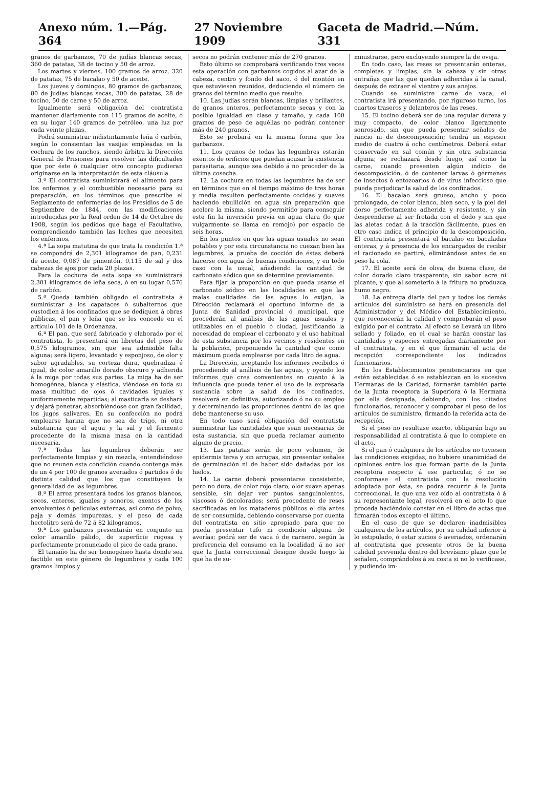Anexo núm. 1.—Pág. 364 27 Noviembre 1909 Gaceta de Madrid.—Núm. 331
granos de garbanzos, 70 de judías blancas secas, 360 de patatas, 38 de tocino y 50 de arroz.
Los martes y viernes, 100 gramos de arroz, 320 de patatas, 75 de bacalao y 50 de aceite.
Los jueves y domingos, 80 gramos de garbanzos, 80 de judías blancas secas, 300 de patatas, 28 de tocino, 50 de carne y 50 de arroz.
Igualmente será obligación del contratista mantener diariamente con 115 gramos de aceite, ó en su lugar 140 gramos de petróleo, una luz por cada veinte plazas.
Podrá suministrar indistintamente leña ó carbón, según lo consientan las vasijas empleadas en la cochura de los ranchos, siendo árbitra la Dirección General de Prisiones para resolver las dificultades que por éste ó cualquier otro concepto pudieran originarse en la interpretación de esta cláusula.
3.ª El contratista suministrará el alimento para los enfermos y el combustible necesario para su preparación, en los términos que prescribe el Reglamento de enfermerías de los Presidios de 5 de Septiembre de 1844, con las modificaciones introducidas por la Real orden de 14 de Octubre de 1908, según los pedidos que haga el Facultativo, comprendiendo también las leches que necesiten los enfermos.
4.ª La sopa matutina de que trata la condición 1.ª se compondrá de 2,301 kilogramos de pan, 0,231 de aceite, 0,087 de pimentón, 0,115 de sal y dos cabezas de ajos por cada 20 plazas.
Para la cochura de esta sopa se suministrará 2,301 kilogramos de leña seca, ó en su lugar 0,576 de carbón.
5.ª Queda también obligado el contratista á suministrar á los capataces ó subalternos que custodien á los confinados que se dediquen á obras públicas, el pan y leña que se les concede en el artículo 101 de la Ordenanza.
6.ª El pan, que será fabricado y elaborado por el contratista, lo presentará en libretas del peso de 0,575 kilogramos, sin que sea admisible falta alguna; será ligero, levantado y esponjoso, de olor y sabor agradables, su corteza dura, quebradiza é igual, de color amarillo dorado obscuro y adherida á la miga por todas sus partes. La miga ha de ser homogénea, blanca y elástica, viéndose en toda su masa multitud de ojos ó cavidades iguales y uniformemente repartidas; al masticarla se deshará y dejará penetrar, absorbiéndose con gran facilidad, los jugos salivares. En su confección no podrá emplearse harina que no sea de trigo, ni otra substancia que el agua y la sal y el fermento procedente de la misma masa en la cantidad necesaria.
7.ª Todas las legumbres deberán ser perfectamente limpias y sin mezcla, entendiéndose que no reunen esta condición cuando contenga más de un 4 por 100 de granos averiados ó partidos ó de distinta calidad que los que constituyen la generalidad de las legumbres.
8.ª El arroz presentará todos los granos blancos, secos, enteros, iguales y sonoros, exentos de los envolventes ó películas externas, así como de polvo, paja y demás impurezas, y el peso de cada hectolitro será de 72 á 82 kilogramos.
9.ª Los garbanzos presentarán en conjunto un color amarillo pálido, de superficie rugosa y perfectamente pronunciado el pico de cada grano.
El tamaño ha de ser homogéneo hasta donde sea factible en este género de legumbres y cada 100 gramos limpios y
secos no podrán contener más de 270 granos.
Esto último se comprobará verificando tres veces esta operación con garbanzos cogidos al azar de la cabeza, centro y fondo del saco, ó del montón en que estuviesen reunidos, deduciendo el número de granos del término medio que resulte.
10. Las judías serán blancas, limpias y brillantes, de granos enteros, perfectamente secas y con la posible igualdad en clase y tamaño, y cada 100 gramos de peso de aquéllas no podrán contener más de 240 granos.
Esto se probará en la misma forma que los garbanzos.
11. Los granos de todas las legumbres estarán exentos de orificios que puedan acusar la existencia parasitaria, aunque sea debido á no proceder de la última cosecha.
12. La cochura en todas las legumbres ha de ser en términos que en el tiempo máximo de tres horas y media resulten perfectamente cocidas y suaves haciendo ebullición en agua sin preparación que acelere la misma, siendo permitido para conseguir este fin la inversión previa en agua clara (lo que vulgarmente se llama en remojo) por espacio de seis horas.
En los puntos en que las aguas usuales no sean potables y por esta circunstancia no cuezan bien las legumbres, la prueba de cocción de éstas deberá hacerse con agua de buenas condiciones, y en todo caso con la usual, añadiendo la cantidad de carbonato sódico que se determine previamente.
Para fijar la proporción en que pueda usarse el carbonato sódico en las localidades en que las malas cualidades de las aguas lo exijan, la Dirección reclamará el oportuno informe de la Junta de Sanidad provincial ó municipal, que procederán al análisis de las aguas usuales y utilizables en el pueblo ó ciudad, justificando la necesidad de emplear el carbonato y el uso habitual de esta substancia por los vecinos y residentes en la población, proponiendo la cantidad que como máximum pueda emplearse por cada litro de agua.
La Dirección, aceptando los informes recibidos ó procediendo al análisis de las aguas, y oyendo los informes que crea convenientes en cuanto á la influencia que pueda tener el uso de la expresada sustancia sobre la salud de los confinados, resolverá en definitiva, autorizando ó no su empleo y determinando las proporciones dentro de las que debe mantenerse su uso.
En todo caso será obligación del contratista suministrar las cantidades que sean necesarias de esta sustancia, sin que pueda reclamar aumento alguno de precio.
13. Las patatas serán de poco volumen, de epidermis tersa y sin arrugas, sin presentar señales de germinación ni de haber sido dañadas por los hielos.
14. La carne deberá presentarse consistente, pero no dura, de color rojo claro, olor suave apenas sensible, sin dejar ver puntos sanguinolentos, viscosos ó decolorados; será procedente de reses sacrificadas en los mataderos públicos el día antes de ser consumida, debiendo conservarse por cuenta del contratista en sitio apropiado para que no pueda presentar tufo ni condición alguna de averías; podrá ser de vaca ó de carnero, según la preferencia del consumo en la localidad, á no ser que la Junta correccional designe desde luego la que ha de su-
ministrarse, pero excluyendo siempre la de oveja.
En todo caso, las reses se presentarán enteras, completas y limpias, sin la cabeza y sin otras entrañas que las que quedan adheridas á la canal, después de extraer el vientre y sus anejos.
Cuando se suministre carne de vaca, el contratista irá presentando, por riguroso turno, los cuartos traseros y delanteros de las reses.
15. El tocino deberá ser de una regular dureza y muy compacto, de color blanco ligeramente sonrosado, sin que pueda presentar señales de rancio ni de descomposición; tendrá un espesor medio de cuatro á ocho centímetros. Deberá estar conservado en sal común y sin otra substancia alguna; se rechazará desde luego, así como la carne, cuando presenten algún indicio de descomposición, ó de contener larvas ó gérmenes de insectos ó entozoarios ó de virus infeccioso que pueda perjudicar la salud de los confinados.
16. El bacalao será grueso, ancho y poco prolongado, de color blanco, bien seco, y la piel del dorso perfectamente adherida y resistente, y sin desprenderse al ser frotada con el dedo y sin que las aletas cedan á la tracción fácilmente, pues en otro caso indica el principio de la descomposición. El contratista presentará el bacalao en bacaladas enteras, y á presencia de los encargados de recibir el racionado se partirá, eliminándose antes de su peso la cola.
17. El aceite será de oliva, de buena clase, de color dorado claro trasparente, sin sabor acre ni picante, y que al someterlo á la fritura no produzca humo negro.
18. La entrega diaria del pan y todos los demás artículos del suministro se hará en presencia del Administrador y del Médico del Establecimiento, que reconocerán la calidad y comprobarán el peso exigido por el contrato. Al efecto se llevará un libro sellado y foliado, en el cual se harán constar las cantidades y especies entregadas diariamente por el contratista, y en el que firmarán el acta de recepción correspondiente los indicados funcionarios.
En los Establecimientos penitenciarios en que estén establecidas ó se establezcan en lo sucesivo Hermanas de la Caridad, formarán también parte de la Junta receptora la Superiora ó la Hermana por ella designada, debiendo, con los citados funcionarios, reconocer y comprobar el peso de los artículos de suministro, firmando la referida acta de recepción.
Si el peso no resultase exacto, obligarán bajo su responsabilidad al contratista á que lo complete en el acto.
Si el pan ó cualquiera de los artículos no tuviesen las condiciones exigidas, no hubiere unanimidad de opiniones entre los que forman parte de la Junta receptora respecto á ese particular, ó no se conformase el contratista con la resolución adoptada por ésta, se podrá recurrir á la Junta correccional, la que una vez oído al contratista ó á su representante legal, resolverá en el acto lo que proceda haciéndolo constar en el libro de actas que firmarán todos excepto el último.
En el caso de que se declaren inadmisibles cualquiera de los artículos, por su calidad inferior á lo estipulado, ó estar sucios ó averiados, ordenarán al contratista que presente otros de la buena calidad prevenida dentro del brevísimo plazo que le señalen, comprándolos á su costa si no lo verificase, y pudiendo im-